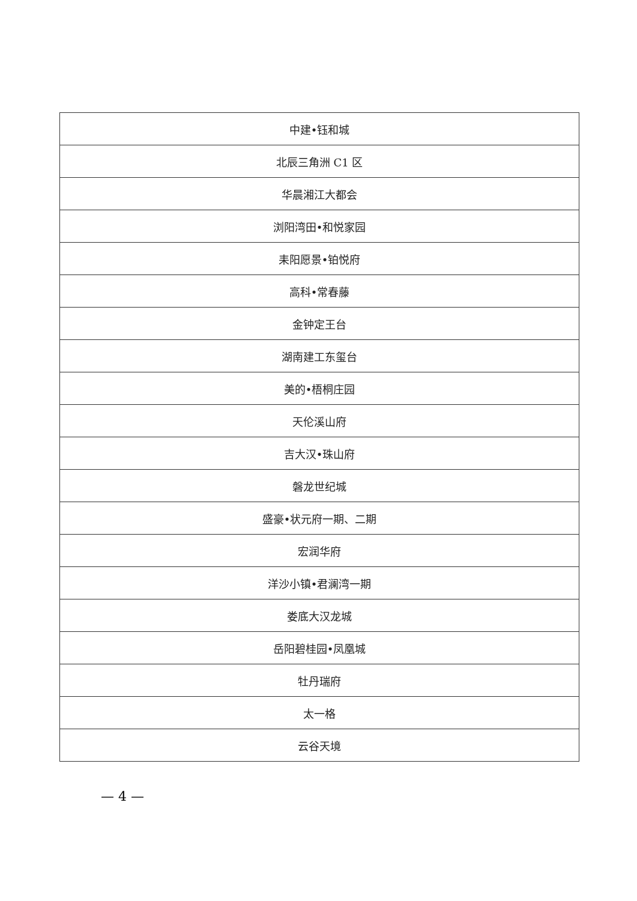| 中建•钰和城 |
| 北辰三角洲 C1 区 |
| 华晨湘江大都会 |
| 浏阳湾田•和悦家园 |
| 耒阳愿景•铂悦府 |
| 高科•常春藤 |
| 金钟定王台 |
| 湖南建工东玺台 |
| 美的•梧桐庄园 |
| 天伦溪山府 |
| 吉大汉•珠山府 |
| 磐龙世纪城 |
| 盛豪•状元府一期、二期 |
| 宏润华府 |
| 洋沙小镇•君澜湾一期 |
| 娄底大汉龙城 |
| 岳阳碧桂园•凤凰城 |
| 牡丹瑞府 |
| 太一格 |
| 云谷天境 |
— 4 —